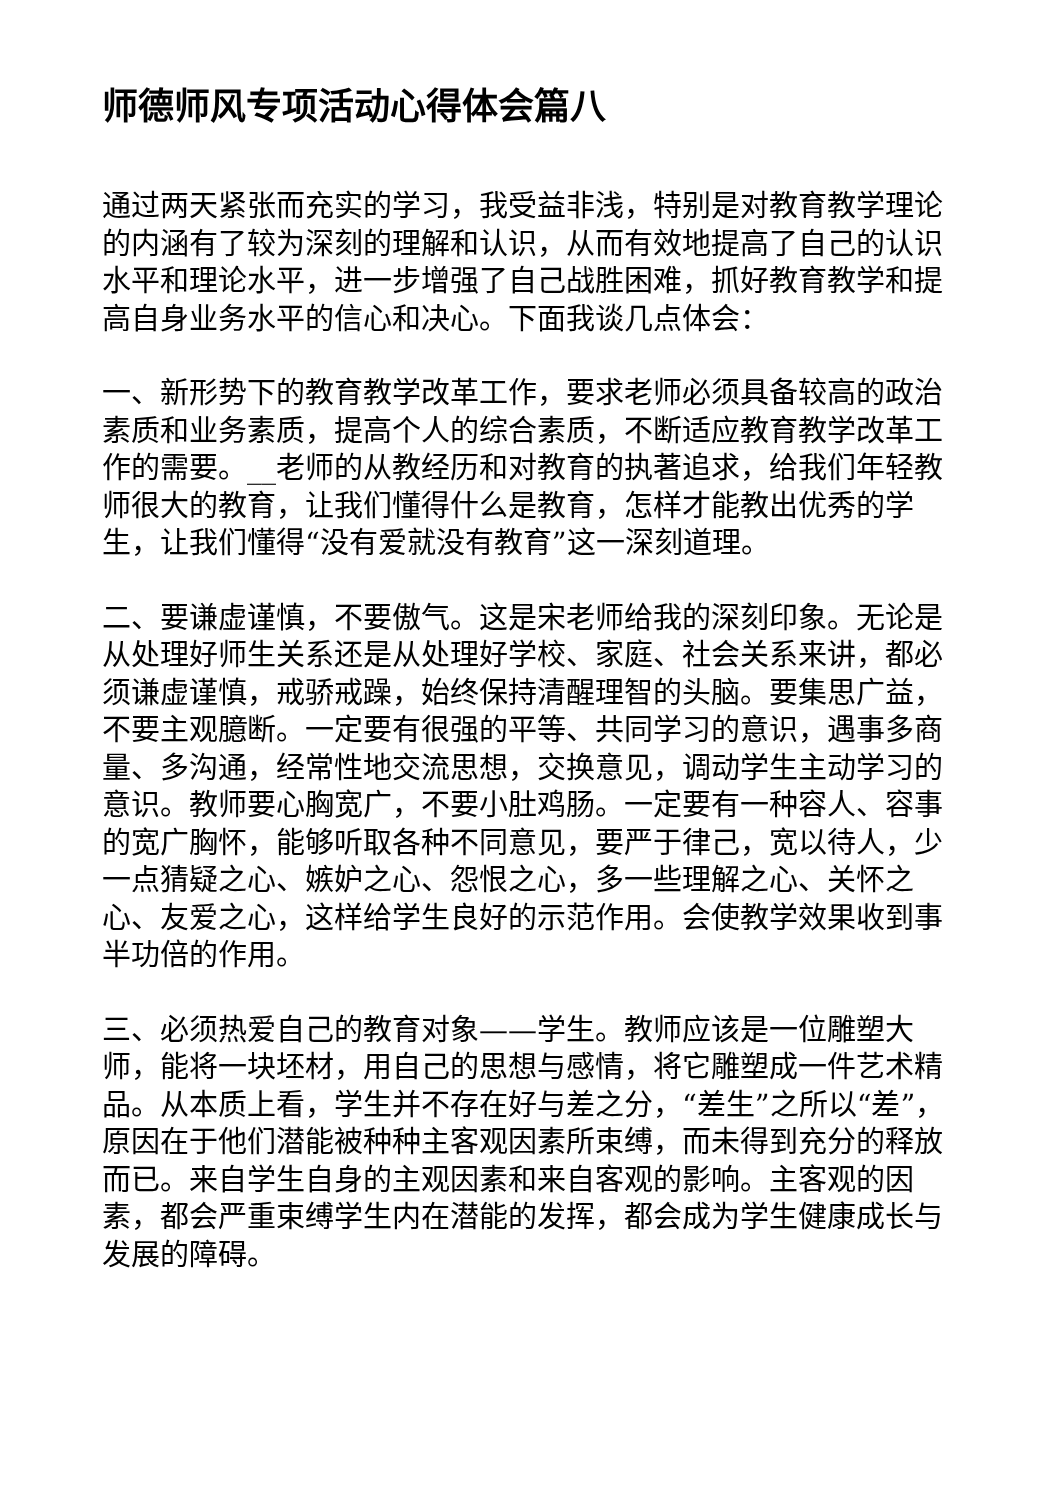师德师风专项活动心得体会篇八
通过两天紧张而充实的学习，我受益非浅，特别是对教育教学理论的内涵有了较为深刻的理解和认识，从而有效地提高了自己的认识水平和理论水平，进一步增强了自己战胜困难，抓好教育教学和提高自身业务水平的信心和决心。下面我谈几点体会：
一、新形势下的教育教学改革工作，要求老师必须具备较高的政治素质和业务素质，提高个人的综合素质，不断适应教育教学改革工作的需要。__老师的从教经历和对教育的执著追求，给我们年轻教师很大的教育，让我们懂得什么是教育，怎样才能教出优秀的学生，让我们懂得“没有爱就没有教育”这一深刻道理。
二、要谦虚谨慎，不要傲气。这是宋老师给我的深刻印象。无论是从处理好师生关系还是从处理好学校、家庭、社会关系来讲，都必须谦虚谨慎，戒骄戒躁，始终保持清醒理智的头脑。要集思广益，不要主观臆断。一定要有很强的平等、共同学习的意识，遇事多商量、多沟通，经常性地交流思想，交换意见，调动学生主动学习的意识。教师要心胸宽广，不要小肚鸡肠。一定要有一种容人、容事的宽广胸怀，能够听取各种不同意见，要严于律己，宽以待人，少一点猜疑之心、嫉妒之心、怨恨之心，多一些理解之心、关怀之心、友爱之心，这样给学生良好的示范作用。会使教学效果收到事半功倍的作用。
三、必须热爱自己的教育对象——学生。教师应该是一位雕塑大师，能将一块坯材，用自己的思想与感情，将它雕塑成一件艺术精品。从本质上看，学生并不存在好与差之分，“差生”之所以“差”，原因在于他们潜能被种种主客观因素所束缚，而未得到充分的释放而已。来自学生自身的主观因素和来自客观的影响。主客观的因素，都会严重束缚学生内在潜能的发挥，都会成为学生健康成长与发展的障碍。